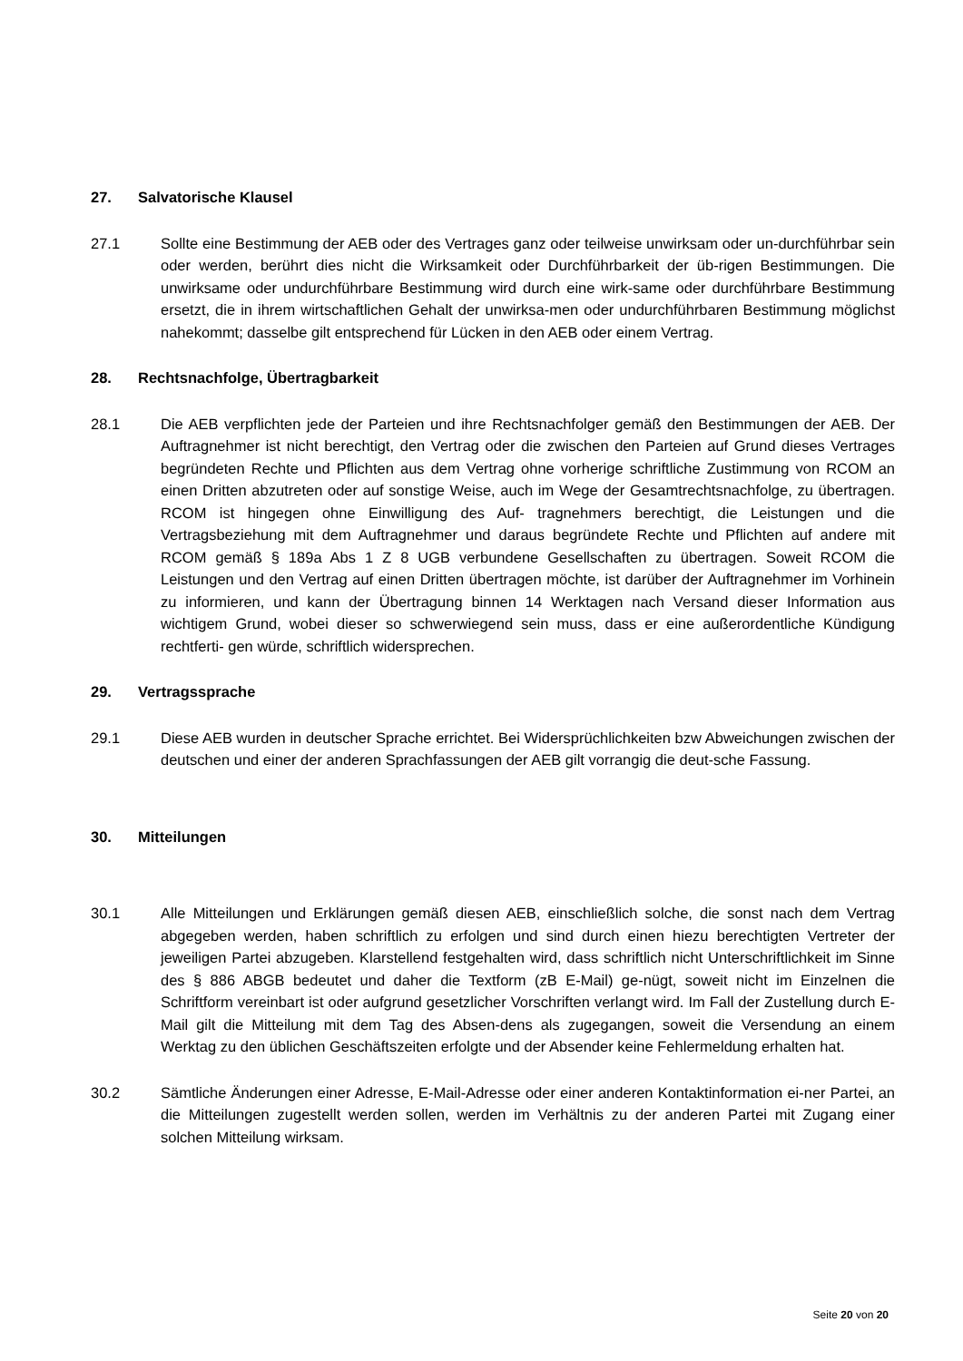27. Salvatorische Klausel
27.1 Sollte eine Bestimmung der AEB oder des Vertrages ganz oder teilweise unwirksam oder un-durchführbar sein oder werden, berührt dies nicht die Wirksamkeit oder Durchführbarkeit der üb-rigen Bestimmungen. Die unwirksame oder undurchführbare Bestimmung wird durch eine wirk-same oder durchführbare Bestimmung ersetzt, die in ihrem wirtschaftlichen Gehalt der unwirksa-men oder undurchführbaren Bestimmung möglichst nahekommt; dasselbe gilt entsprechend für Lücken in den AEB oder einem Vertrag.
28. Rechtsnachfolge, Übertragbarkeit
28.1 Die AEB verpflichten jede der Parteien und ihre Rechtsnachfolger gemäß den Bestimmungen der AEB. Der Auftragnehmer ist nicht berechtigt, den Vertrag oder die zwischen den Parteien auf Grund dieses Vertrages begründeten Rechte und Pflichten aus dem Vertrag ohne vorherige schriftliche Zustimmung von RCOM an einen Dritten abzutreten oder auf sonstige Weise, auch im Wege der Gesamtrechtsnachfolge, zu übertragen. RCOM ist hingegen ohne Einwilligung des Auf- tragnehmers berechtigt, die Leistungen und die Vertragsbeziehung mit dem Auftragnehmer und daraus begründete Rechte und Pflichten auf andere mit RCOM gemäß § 189a Abs 1 Z 8 UGB verbundene Gesellschaften zu übertragen. Soweit RCOM die Leistungen und den Vertrag auf einen Dritten übertragen möchte, ist darüber der Auftragnehmer im Vorhinein zu informieren, und kann der Übertragung binnen 14 Werktagen nach Versand dieser Information aus wichtigem Grund, wobei dieser so schwerwiegend sein muss, dass er eine außerordentliche Kündigung rechtferti- gen würde, schriftlich widersprechen.
29. Vertragssprache
29.1 Diese AEB wurden in deutscher Sprache errichtet. Bei Widersprüchlichkeiten bzw Abweichungen zwischen der deutschen und einer der anderen Sprachfassungen der AEB gilt vorrangig die deut-sche Fassung.
30. Mitteilungen
30.1 Alle Mitteilungen und Erklärungen gemäß diesen AEB, einschließlich solche, die sonst nach dem Vertrag abgegeben werden, haben schriftlich zu erfolgen und sind durch einen hiezu berechtigten Vertreter der jeweiligen Partei abzugeben. Klarstellend festgehalten wird, dass schriftlich nicht Unterschriftlichkeit im Sinne des § 886 ABGB bedeutet und daher die Textform (zB E-Mail) ge-nügt, soweit nicht im Einzelnen die Schriftform vereinbart ist oder aufgrund gesetzlicher Vorschriften verlangt wird. Im Fall der Zustellung durch E-Mail gilt die Mitteilung mit dem Tag des Absen-dens als zugegangen, soweit die Versendung an einem Werktag zu den üblichen Geschäftszeiten erfolgte und der Absender keine Fehlermeldung erhalten hat.
30.2 Sämtliche Änderungen einer Adresse, E-Mail-Adresse oder einer anderen Kontaktinformation ei-ner Partei, an die Mitteilungen zugestellt werden sollen, werden im Verhältnis zu der anderen Partei mit Zugang einer solchen Mitteilung wirksam.
Seite 20 von 20